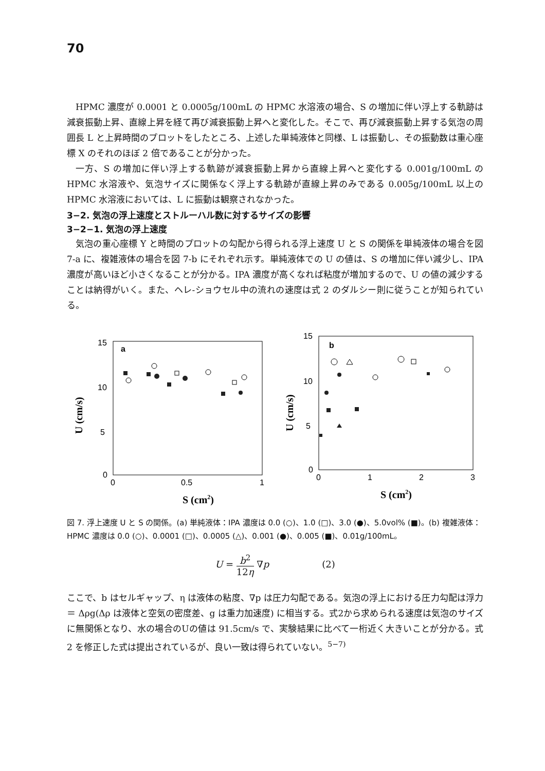70
HPMC 濃度が 0.0001 と 0.0005g/100mL の HPMC 水溶液の場合、S の増加に伴い浮上する軌跡は減衰振動上昇、直線上昇を経て再び減衰振動上昇へと変化した。そこで、再び減衰振動上昇する気泡の周囲長 L と上昇時間のプロットをしたところ、上述した単純液体と同様、L は振動し、その振動数は重心座標 X のそれのほぼ 2 倍であることが分かった。
一方、S の増加に伴い浮上する軌跡が減衰振動上昇から直線上昇へと変化する 0.001g/100mL の HPMC 水溶液や、気泡サイズに関係なく浮上する軌跡が直線上昇のみである 0.005g/100mL 以上の HPMC 水溶液においては、L に振動は観察されなかった。
3−2. 気泡の浮上速度とストルーハル数に対するサイズの影響
3−2−1. 気泡の浮上速度
気泡の重心座標 Y と時間のプロットの勾配から得られる浮上速度 U と S の関係を単純液体の場合を図 7-a に、複雑液体の場合を図 7-b にそれぞれ示す。単純液体での U の値は、S の増加に伴い減少し、IPA 濃度が高いほど小さくなることが分かる。IPA 濃度が高くなれば粘度が増加するので、U の値の減少することは納得がいく。また、ヘレ-ショウセル中の流れの速度は式 2 のダルシー則に従うことが知られている。
15
10
5
0
0
0.5
1
a
S (cm2)
U (cm/s)
15
10
5
0
0
1
2
3
b
S (cm2)
U (cm/s)
図 7. 浮上速度 U と S の関係。(a) 単純液体：IPA 濃度は 0.0 (○)、1.0 (□)、3.0 (●)、5.0vol% (■)。(b) 複雑液体：HPMC 濃度は 0.0 (○)、0.0001 (□)、0.0005 (△)、0.001 (●)、0.005 (■)、0.01g/100mL。
U = b<sup>2</sup> 12η ∇p (2)
ここで、b はセルギャップ、η は液体の粘度、∇p は圧力勾配である。気泡の浮上における圧力勾配は浮力 ＝ Δρg(Δρ は液体と空気の密度差、g は重力加速度) に相当する。式2から求められる速度は気泡のサイズに無関係となり、水の場合のUの値は 91.5cm/s で、実験結果に比べて一桁近く大きいことが分かる。式 2 を修正した式は提出されているが、良い一致は得られていない。<sup>5−7)</sup>